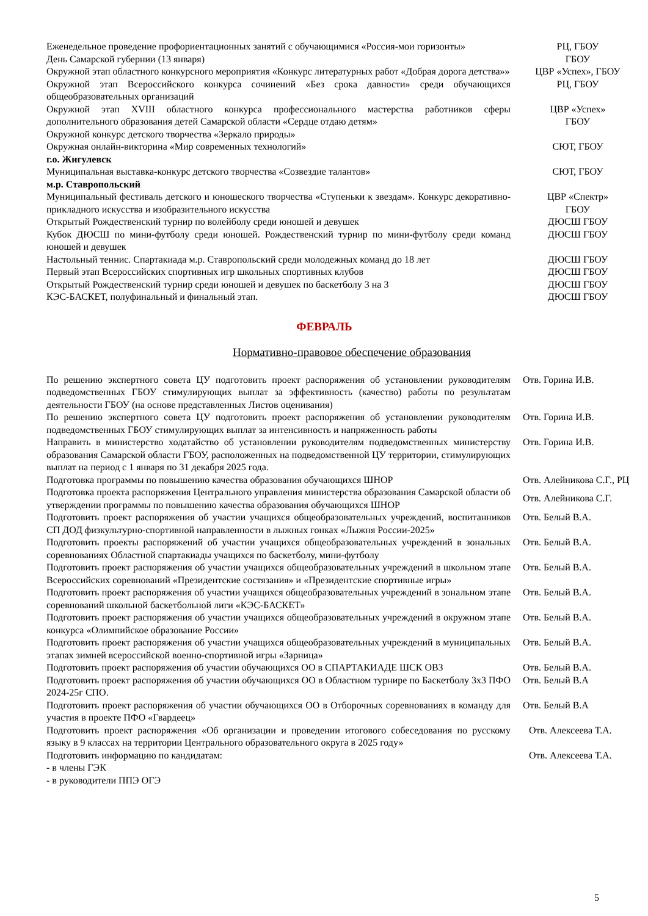| Еженедельное проведение профориентационных занятий с обучающимися «Россия-мои горизонты» | РЦ, ГБОУ |
| День Самарской губернии (13 января) | ГБОУ |
| Окружной этап областного конкурсного мероприятия «Конкурс литературных работ «Добрая дорога детства»» | ЦВР «Успех», ГБОУ |
| Окружной этап Всероссийского конкурса сочинений «Без срока давности» среди обучающихся общеобразовательных организаций | РЦ, ГБОУ |
| Окружной этап XVIII областного конкурса профессионального мастерства работников сферы дополнительного образования детей Самарской области «Сердце отдаю детям» | ЦВР «Успех» ГБОУ |
| Окружной конкурс детского творчества «Зеркало природы» | |
| Окружная онлайн-викторина «Мир современных технологий» | СЮТ, ГБОУ |
| г.о. Жигулевск | |
| Муниципальная выставка-конкурс детского творчества «Созвездие талантов» | СЮТ, ГБОУ |
| м.р. Ставропольский | |
| Муниципальный фестиваль детского и юношеского творчества «Ступеньки к звездам». Конкурс декоративно-прикладного искусства и изобразительного искусства | ЦВР «Спектр» ГБОУ |
| Открытый Рождественский турнир по волейболу среди юношей и девушек | ДЮСШ ГБОУ |
| Кубок ДЮСШ по мини-футболу среди юношей. Рождественский турнир по мини-футболу среди команд юношей и девушек | ДЮСШ ГБОУ |
| Настольный теннис. Спартакиада м.р. Ставропольский среди молодежных команд до 18 лет | ДЮСШ ГБОУ |
| Первый этап Всероссийских спортивных игр школьных спортивных клубов | ДЮСШ ГБОУ |
| Открытый Рождественский турнир среди юношей и девушек по баскетболу 3 на 3 | ДЮСШ ГБОУ |
| КЭС-БАСКЕТ, полуфинальный и финальный этап. | ДЮСШ ГБОУ |
ФЕВРАЛЬ
Нормативно-правовое обеспечение образования
| По решению экспертного совета ЦУ подготовить проект распоряжения об установлении руководителям подведомственных ГБОУ стимулирующих выплат за эффективность (качество) работы по результатам деятельности ГБОУ (на основе представленных Листов оценивания) | Отв. Горина И.В. |
| По решению экспертного совета ЦУ подготовить проект распоряжения об установлении руководителям подведомственных ГБОУ стимулирующих выплат за интенсивность и напряженность работы | Отв. Горина И.В. |
| Направить в министерство ходатайство об установлении руководителям подведомственных министерству образования Самарской области ГБОУ, расположенных на подведомственной ЦУ территории, стимулирующих выплат на период с 1 января по 31 декабря 2025 года. | Отв. Горина И.В. |
| Подготовка программы по повышению качества образования обучающихся ШНОР | Отв. Алейникова С.Г., РЦ |
| Подготовка проекта распоряжения Центрального управления министерства образования Самарской области об утверждении программы по повышению качества образования обучающихся ШНОР | Отв. Алейникова С.Г. |
| Подготовить проект распоряжения об участии учащихся общеобразовательных учреждений, воспитанников СП ДОД физкультурно-спортивной направленности в лыжных гонках «Лыжня России-2025» | Отв. Белый В.А. |
| Подготовить проекты распоряжений об участии учащихся общеобразовательных учреждений в зональных соревнованиях Областной спартакиады учащихся по баскетболу, мини-футболу | Отв. Белый В.А. |
| Подготовить проект распоряжения об участии учащихся общеобразовательных учреждений в школьном этапе Всероссийских соревнований «Президентские состязания» и «Президентские спортивные игры» | Отв. Белый В.А. |
| Подготовить проект распоряжения об участии учащихся общеобразовательных учреждений в зональном этапе соревнований школьной баскетбольной лиги «КЭС-БАСКЕТ» | Отв. Белый В.А. |
| Подготовить проект распоряжения об участии учащихся общеобразовательных учреждений в окружном этапе конкурса «Олимпийское образование России» | Отв. Белый В.А. |
| Подготовить проект распоряжения об участии учащихся общеобразовательных учреждений в муниципальных этапах зимней всероссийской военно-спортивной игры «Зарница» | Отв. Белый В.А. |
| Подготовить проект распоряжения об участии обучающихся ОО в СПАРТАКИАДЕ ШСК ОВЗ | Отв. Белый В.А. |
| Подготовить проект распоряжения об участии обучающихся ОО в Областном турнире по Баскетболу 3х3 ПФО 2024-25г СПО. | Отв. Белый В.А |
| Подготовить проект распоряжения об участии обучающихся ОО в Отборочных соревнованиях в команду для участия в проекте ПФО «Гвардеец» | Отв. Белый В.А |
| Подготовить проект распоряжения «Об организации и проведении итогового собеседования по русскому языку в 9 классах на территории Центрального образовательного округа в 2025 году» | Отв. Алексеева Т.А. |
| Подготовить информацию по кандидатам: - в члены ГЭК - в руководители ППЭ ОГЭ | Отв. Алексеева Т.А. |
5